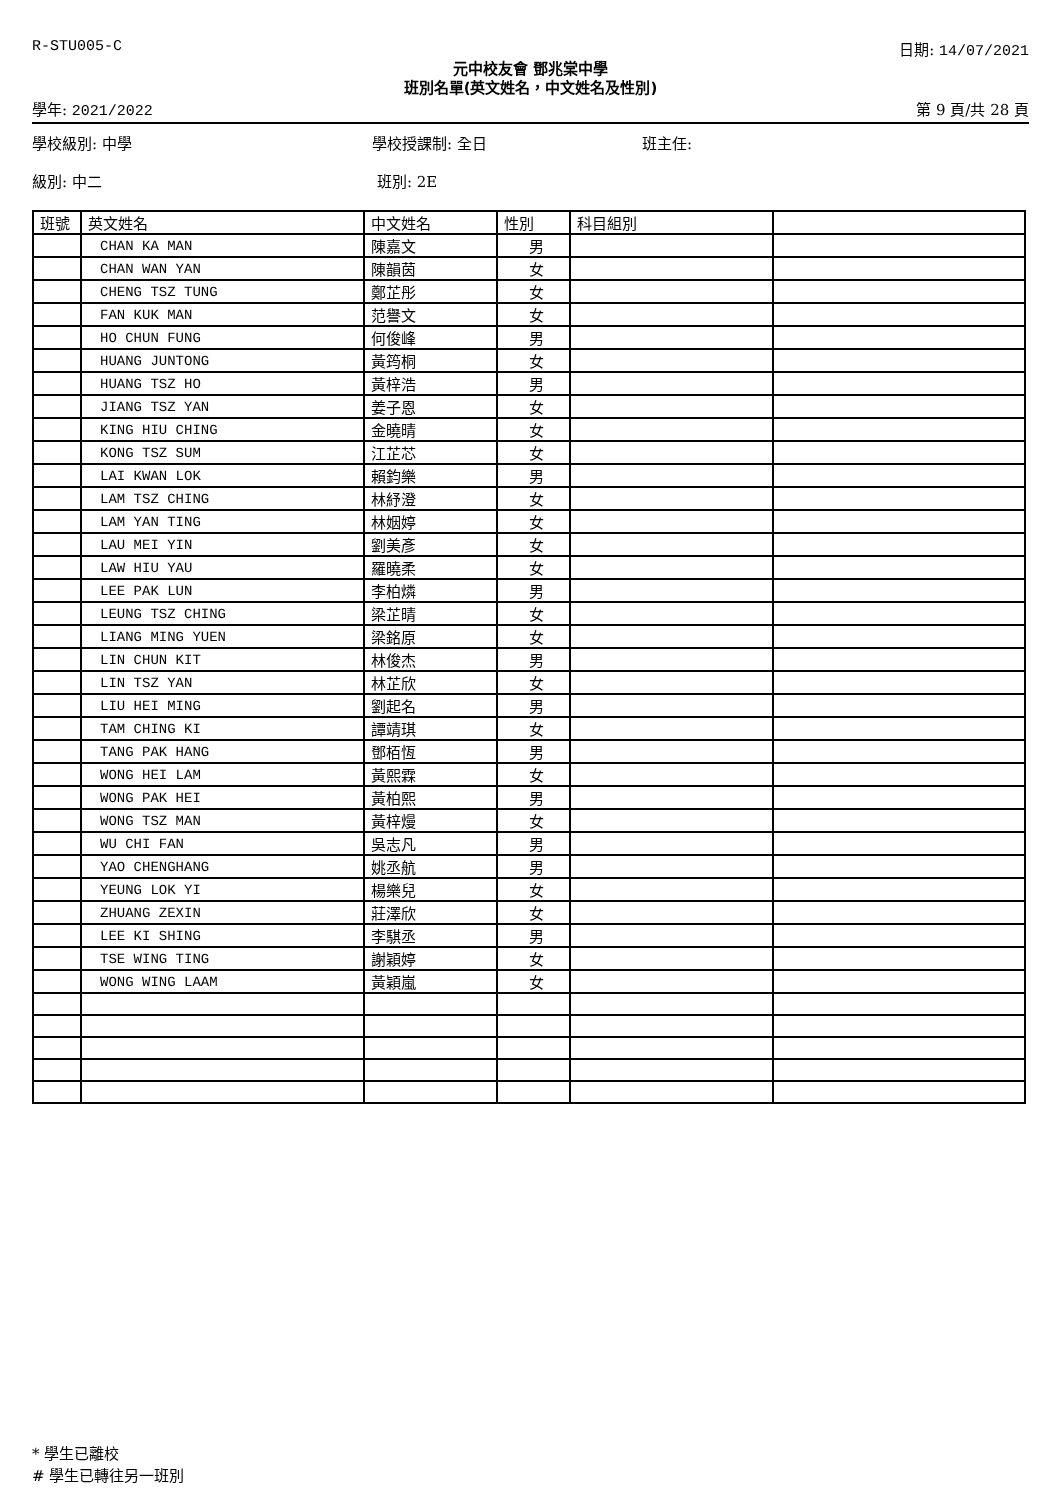R-STU005-C 日期: 14/07/2021
元中校友會 鄧兆棠中學
班別名單(英文姓名，中文姓名及性別)
學年: 2021/2022 第 9 頁/共 28 頁
學校級別: 中學 學校授課制: 全日 班主任:
級別: 中二 班別: 2E
| 班號 | 英文姓名 | 中文姓名 | 性別 | 科目組別 | |
| --- | --- | --- | --- | --- | --- |
| | CHAN KA MAN | 陳嘉文 | 男 | | |
| | CHAN WAN YAN | 陳韻茵 | 女 | | |
| | CHENG TSZ TUNG | 鄭芷彤 | 女 | | |
| | FAN KUK MAN | 范譽文 | 女 | | |
| | HO CHUN FUNG | 何俊峰 | 男 | | |
| | HUANG JUNTONG | 黃筠桐 | 女 | | |
| | HUANG TSZ HO | 黃梓浩 | 男 | | |
| | JIANG TSZ YAN | 姜子恩 | 女 | | |
| | KING HIU CHING | 金曉晴 | 女 | | |
| | KONG TSZ SUM | 江芷芯 | 女 | | |
| | LAI KWAN LOK | 賴鈞樂 | 男 | | |
| | LAM TSZ CHING | 林紓澄 | 女 | | |
| | LAM YAN TING | 林姻婷 | 女 | | |
| | LAU MEI YIN | 劉美彥 | 女 | | |
| | LAW HIU YAU | 羅曉柔 | 女 | | |
| | LEE PAK LUN | 李柏燐 | 男 | | |
| | LEUNG TSZ CHING | 梁芷晴 | 女 | | |
| | LIANG MING YUEN | 梁銘原 | 女 | | |
| | LIN CHUN KIT | 林俊杰 | 男 | | |
| | LIN TSZ YAN | 林芷欣 | 女 | | |
| | LIU HEI MING | 劉起名 | 男 | | |
| | TAM CHING KI | 譚靖琪 | 女 | | |
| | TANG PAK HANG | 鄧栢恆 | 男 | | |
| | WONG HEI LAM | 黃熙霖 | 女 | | |
| | WONG PAK HEI | 黃柏熙 | 男 | | |
| | WONG TSZ MAN | 黃梓熳 | 女 | | |
| | WU CHI FAN | 吳志凡 | 男 | | |
| | YAO CHENGHANG | 姚丞航 | 男 | | |
| | YEUNG LOK YI | 楊樂兒 | 女 | | |
| | ZHUANG ZEXIN | 莊澤欣 | 女 | | |
| | LEE KI SHING | 李騏丞 | 男 | | |
| | TSE WING TING | 謝穎婷 | 女 | | |
| | WONG WING LAAM | 黃穎嵐 | 女 | | |
* 學生已離校
# 學生已轉往另一班別